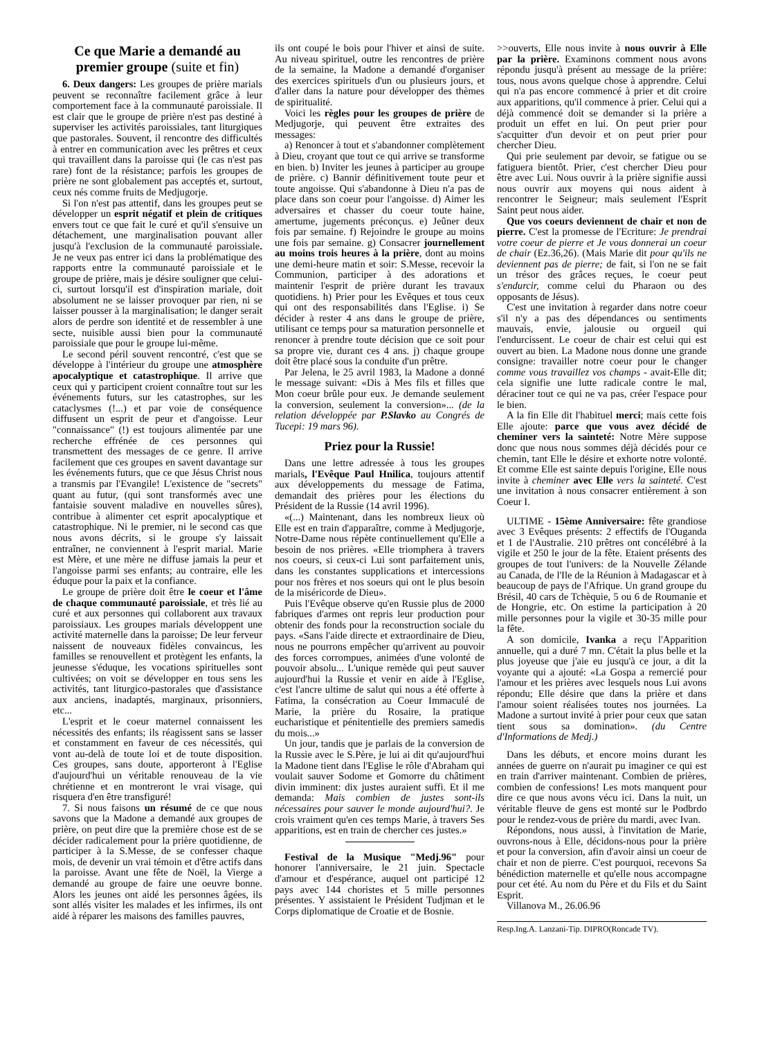Ce que Marie a demandé au premier groupe (suite et fin)
6. Deux dangers: Les groupes de prière marials peuvent se reconnaître facilement grâce à leur comportement face à la communauté paroissiale. Il est clair que le groupe de prière n'est pas destiné à superviser les activités paroissiales, tant liturgiques que pastorales. Souvent, il rencontre des difficultés à entrer en communication avec les prêtres et ceux qui travaillent dans la paroisse qui (le cas n'est pas rare) font de la résistance; parfois les groupes de prière ne sont globalement pas acceptés et, surtout, ceux nés comme fruits de Medjugorje.
Si l'on n'est pas attentif, dans les groupes peut se développer un esprit négatif et plein de critiques envers tout ce que fait le curé et qu'il s'ensuive un détachement, une marginalisation pouvant aller jusqu'à l'exclusion de la communauté paroissiale. Je ne veux pas entrer ici dans la problématique des rapports entre la communauté paroissiale et le groupe de prière, mais je désire souligner que celui-ci, surtout lorsqu'il est d'inspiration mariale, doit absolument ne se laisser provoquer par rien, ni se laisser pousser à la marginalisation; le danger serait alors de perdre son identité et de ressembler à une secte, nuisible aussi bien pour la communauté paroissiale que pour le groupe lui-même.
Le second péril souvent rencontré, c'est que se développe à l'intérieur du groupe une atmosphère apocalyptique et catastrophique. Il arrive que ceux qui y participent croient connaître tout sur les événements futurs, sur les catastrophes, sur les cataclysmes (!...) et par voie de conséquence diffusent un esprit de peur et d'angoisse. Leur "connaissance" (!) est toujours alimentée par une recherche effrénée de ces personnes qui transmettent des messages de ce genre. Il arrive facilement que ces groupes en savent davantage sur les événements futurs, que ce que Jésus Christ nous a transmis par l'Evangile! L'existence de "secrets" quant au futur, (qui sont transformés avec une fantaisie souvent maladive en nouvelles sûres), contribue à alimenter cet esprit apocalyptique et catastrophique. Ni le premier, ni le second cas que nous avons décrits, si le groupe s'y laissait entraîner, ne conviennent à l'esprit marial. Marie est Mère, et une mère ne diffuse jamais la peur et l'angoisse parmi ses enfants; au contraire, elle les éduque pour la paix et la confiance.
Le groupe de prière doit être le coeur et l'âme de chaque communauté paroissiale, et très lié au curé et aux personnes qui collaborent aux travaux paroissiaux. Les groupes marials développent une activité maternelle dans la paroisse; De leur ferveur naissent de nouveaux fidèles convaincus, les familles se renouvellent et protègent les enfants, la jeunesse s'éduque, les vocations spirituelles sont cultivées; on voit se développer en tous sens les activités, tant liturgico-pastorales que d'assistance aux anciens, inadaptés, marginaux, prisonniers, etc...
L'esprit et le coeur maternel connaissent les nécessités des enfants; ils réagissent sans se lasser et constamment en faveur de ces nécessités, qui vont au-delà de toute loi et de toute disposition. Ces groupes, sans doute, apporteront à l'Eglise d'aujourd'hui un véritable renouveau de la vie chrétienne et en montreront le vrai visage, qui risquera d'en être transfiguré!
7. Si nous faisons un résumé de ce que nous savons que la Madone a demandé aux groupes de prière, on peut dire que la première chose est de se décider radicalement pour la prière quotidienne, de participer à la S.Messe, de se confesser chaque mois, de devenir un vrai témoin et d'être actifs dans la paroisse. Avant une fête de Noël, la Vierge a demandé au groupe de faire une oeuvre bonne. Alors les jeunes ont aidé les personnes âgées, ils sont allés visiter les malades et les infirmes, ils ont aidé à réparer les maisons des familles pauvres,
ils ont coupé le bois pour l'hiver et ainsi de suite. Au niveau spirituel, outre les rencontres de prière de la semaine, la Madone a demandé d'organiser des exercices spirituels d'un ou plusieurs jours, et d'aller dans la nature pour développer des thèmes de spiritualité.
Voici les règles pour les groupes de prière de Medjugorje, qui peuvent être extraites des messages:
a) Renoncer à tout et s'abandonner complètement à Dieu, croyant que tout ce qui arrive se transforme en bien. b) Inviter les jeunes à participer au groupe de prière. c) Bannir définitivement toute peur et toute angoisse. Qui s'abandonne à Dieu n'a pas de place dans son coeur pour l'angoisse. d) Aimer les adversaires et chasser du coeur toute haine, amertume, jugements préconçus. e) Jeûner deux fois par semaine. f) Rejoindre le groupe au moins une fois par semaine. g) Consacrer journellement au moins trois heures à la prière, dont au moins une demi-heure matin et soir: S.Messe, recevoir la Communion, participer à des adorations et maintenir l'esprit de prière durant les travaux quotidiens. h) Prier pour les Evêques et tous ceux qui ont des responsabilités dans l'Eglise. i) Se décider à rester 4 ans dans le groupe de prière, utilisant ce temps pour sa maturation personnelle et renoncer à prendre toute décision que ce soit pour sa propre vie, durant ces 4 ans. j) chaque groupe doit être placé sous la conduite d'un prêtre.
Par Jelena, le 25 avril 1983, la Madone a donné le message suivant: «Dis à Mes fils et filles que Mon coeur brûle pour eux. Je demande seulement la conversion, seulement la conversion»... (de la relation développée par P.Slavko au Congrés de Tucepi: 19 mars 96).
Priez pour la Russie!
Dans une lettre adressée à tous les groupes marials, l'Evêque Paul Hnilica, toujours attentif aux développements du message de Fatima, demandait des prières pour les élections du Président de la Russie (14 avril 1996).
«(...) Maintenant, dans les nombreux lieux où Elle est en train d'apparaître, comme à Medjugorje, Notre-Dame nous répète continuellement qu'Elle a besoin de nos prières. «Elle triomphera à travers nos coeurs, si ceux-ci Lui sont parfaitement unis, dans les constantes supplications et intercessions pour nos frères et nos soeurs qui ont le plus besoin de la miséricorde de Dieu».
Puis l'Evêque observe qu'en Russie plus de 2000 fabriques d'armes ont repris leur production pour obtenir des fonds pour la reconstruction sociale du pays. «Sans l'aide directe et extraordinaire de Dieu, nous ne pourrons empêcher qu'arrivent au pouvoir des forces corrompues, animées d'une volonté de pouvoir absolu... L'unique remède qui peut sauver aujourd'hui la Russie et venir en aide à l'Eglise, c'est l'ancre ultime de salut qui nous a été offerte à Fatima, la consécration au Coeur Immaculé de Marie, la prière du Rosaire, la pratique eucharistique et pénitentielle des premiers samedis du mois...»
Un jour, tandis que je parlais de la conversion de la Russie avec le S.Père, je lui ai dit qu'aujourd'hui la Madone tient dans l'Eglise le rôle d'Abraham qui voulait sauver Sodome et Gomorre du châtiment divin imminent: dix justes auraient suffi. Et il me demanda: Mais combien de justes sont-ils nécessaires pour sauver le monde aujourd'hui?. Je crois vraiment qu'en ces temps Marie, à travers Ses apparitions, est en train de chercher ces justes.»
Festival de la Musique "Medj.96" pour honorer l'anniversaire, le 21 juin. Spectacle d'amour et d'espérance, auquel ont participé 12 pays avec 144 choristes et 5 mille personnes présentes. Y assistaient le Président Tudjman et le Corps diplomatique de Croatie et de Bosnie.
>>ouverts, Elle nous invite à nous ouvrir à Elle par la prière. Examinons comment nous avons répondu jusqu'à présent au message de la prière: tous, nous avons quelque chose à apprendre. Celui qui n'a pas encore commencé à prier et dit croire aux apparitions, qu'il commence à prier. Celui qui a déjà commencé doit se demander si la prière a produit un effet en lui. On peut prier pour s'acquitter d'un devoir et on peut prier pour chercher Dieu.
Qui prie seulement par devoir, se fatigue ou se fatiguera bientôt. Prier, c'est chercher Dieu pour être avec Lui. Nous ouvrir à la prière signifie aussi nous ouvrir aux moyens qui nous aident à rencontrer le Seigneur; mais seulement l'Esprit Saint peut nous aider.
Que vos coeurs deviennent de chair et non de pierre. C'est la promesse de l'Ecriture: Je prendrai votre coeur de pierre et Je vous donnerai un coeur de chair (Ez.36,26). (Mais Marie dit pour qu'ils ne deviennent pas de pierre; de fait, si l'on ne se fait un trésor des grâces reçues, le coeur peut s'endurcir, comme celui du Pharaon ou des opposants de Jésus).
C'est une invitation à regarder dans notre coeur s'il n'y a pas des dépendances ou sentiments mauvais, envie, jalousie ou orgueil qui l'endurcissent. Le coeur de chair est celui qui est ouvert au bien. La Madone nous donne une grande consigne: travailler notre coeur pour le changer comme vous travaillez vos champs - avait-Elle dit; cela signifie une lutte radicale contre le mal, déraciner tout ce qui ne va pas, créer l'espace pour le bien.
A la fin Elle dit l'habituel merci; mais cette fois Elle ajoute: parce que vous avez décidé de cheminer vers la sainteté: Notre Mère suppose donc que nous nous sommes déjà décidés pour ce chemin, tant Elle le désire et exhorte notre volonté. Et comme Elle est sainte depuis l'origine, Elle nous invite à cheminer avec Elle vers la sainteté. C'est une invitation à nous consacrer entièrement à son Coeur I.
ULTIME - 15ème Anniversaire: fête grandiose avec 3 Evêques présents: 2 effectifs de l'Ouganda et 1 de l'Australie. 210 prêtres ont concélébré à la vigile et 250 le jour de la fête. Etaient présents des groupes de tout l'univers: de la Nouvelle Zélande au Canada, de l'Ile de la Réunion à Madagascar et à beaucoup de pays de l'Afrique. Un grand groupe du Brésil, 40 cars de Tchèquie, 5 ou 6 de Roumanie et de Hongrie, etc. On estime la participation à 20 mille personnes pour la vigile et 30-35 mille pour la fête.
A son domicile, Ivanka a reçu l'Apparition annuelle, qui a duré 7 mn. C'était la plus belle et la plus joyeuse que j'aie eu jusqu'à ce jour, a dit la voyante qui a ajouté: «La Gospa a remercié pour l'amour et les prières avec lesquels nous Lui avons répondu; Elle désire que dans la prière et dans l'amour soient réalisées toutes nos journées. La Madone a surtout invité à prier pour ceux que satan tient sous sa domination». (du Centre d'Informations de Medj.)
Dans les débuts, et encore moins durant les années de guerre on n'aurait pu imaginer ce qui est en train d'arriver maintenant. Combien de prières, combien de confessions! Les mots manquent pour dire ce que nous avons vécu ici. Dans la nuit, un véritable fleuve de gens est monté sur le Podbrdo pour le rendez-vous de prière du mardi, avec Ivan.
Répondons, nous aussi, à l'invitation de Marie, ouvrons-nous à Elle, décidons-nous pour la prière et pour la conversion, afin d'avoir ainsi un coeur de chair et non de pierre. C'est pourquoi, recevons Sa bénédiction maternelle et qu'elle nous accompagne pour cet été. Au nom du Père et du Fils et du Saint Esprit.
Villanova M., 26.06.96
Resp.Ing.A. Lanzani-Tip. DIPRO(Roncade TV).